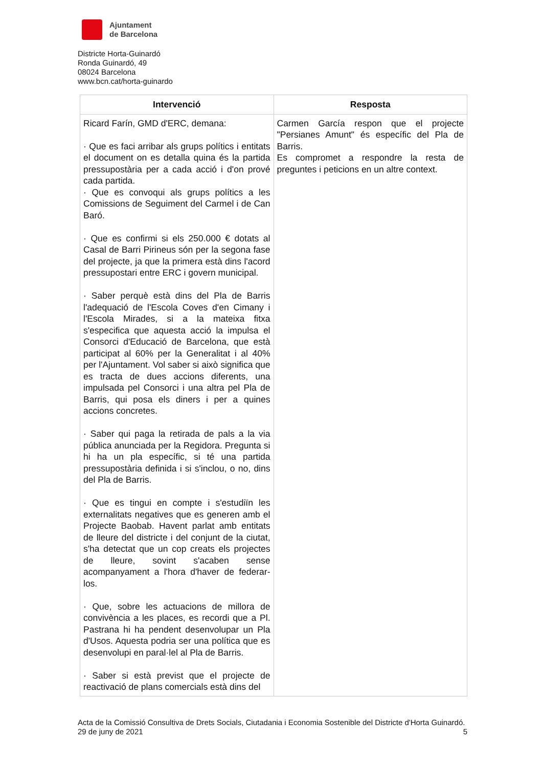Ajuntament
de Barcelona
Districte Horta-Guinardó
Ronda Guinardó, 49
08024 Barcelona
www.bcn.cat/horta-guinardo
| Intervenció | Resposta |
| --- | --- |
| Ricard Farín, GMD d'ERC, demana: · Que es faci arribar als grups polítics i entitats el document on es detalla quina és la partida pressupostària per a cada acció i d'on prové cada partida. · Que es convoqui als grups polítics a les Comissions de Seguiment del Carmel i de Can Baró. · Que es confirmi si els 250.000 € dotats al Casal de Barri Pirineus són per la segona fase del projecte, ja que la primera està dins l'acord pressupostari entre ERC i govern municipal. · Saber perquè està dins del Pla de Barris l'adequació de l'Escola Coves d'en Cimany i l'Escola Mirades, si a la mateixa fitxa s'especifica que aquesta acció la impulsa el Consorci d'Educació de Barcelona, que està participat al 60% per la Generalitat i al 40% per l'Ajuntament. Vol saber si això significa que es tracta de dues accions diferents, una impulsada pel Consorci i una altra pel Pla de Barris, qui posa els diners i per a quines accions concretes. · Saber qui paga la retirada de pals a la via pública anunciada per la Regidora. Pregunta si hi ha un pla específic, si té una partida pressupostària definida i si s'inclou, o no, dins del Pla de Barris. · Que es tingui en compte i s'estudiïn les externalitats negatives que es generen amb el Projecte Baobab. Havent parlat amb entitats de lleure del districte i del conjunt de la ciutat, s'ha detectat que un cop creats els projectes de lleure, sovint s'acaben sense acompanyament a l'hora d'haver de federar-los. · Que, sobre les actuacions de millora de convivència a les places, es recordi que a Pl. Pastrana hi ha pendent desenvolupar un Pla d'Usos. Aquesta podria ser una política que es desenvolupi en paral·lel al Pla de Barris. · Saber si està previst que el projecte de reactivació de plans comercials està dins del | Carmen García respon que el projecte "Persianes Amunt" és específic del Pla de Barris. Es compromet a respondre la resta de preguntes i peticions en un altre context. |
Acta de la Comissió Consultiva de Drets Socials, Ciutadania i Economia Sostenible del Districte d'Horta Guinardó. 29 de juny de 2021 5